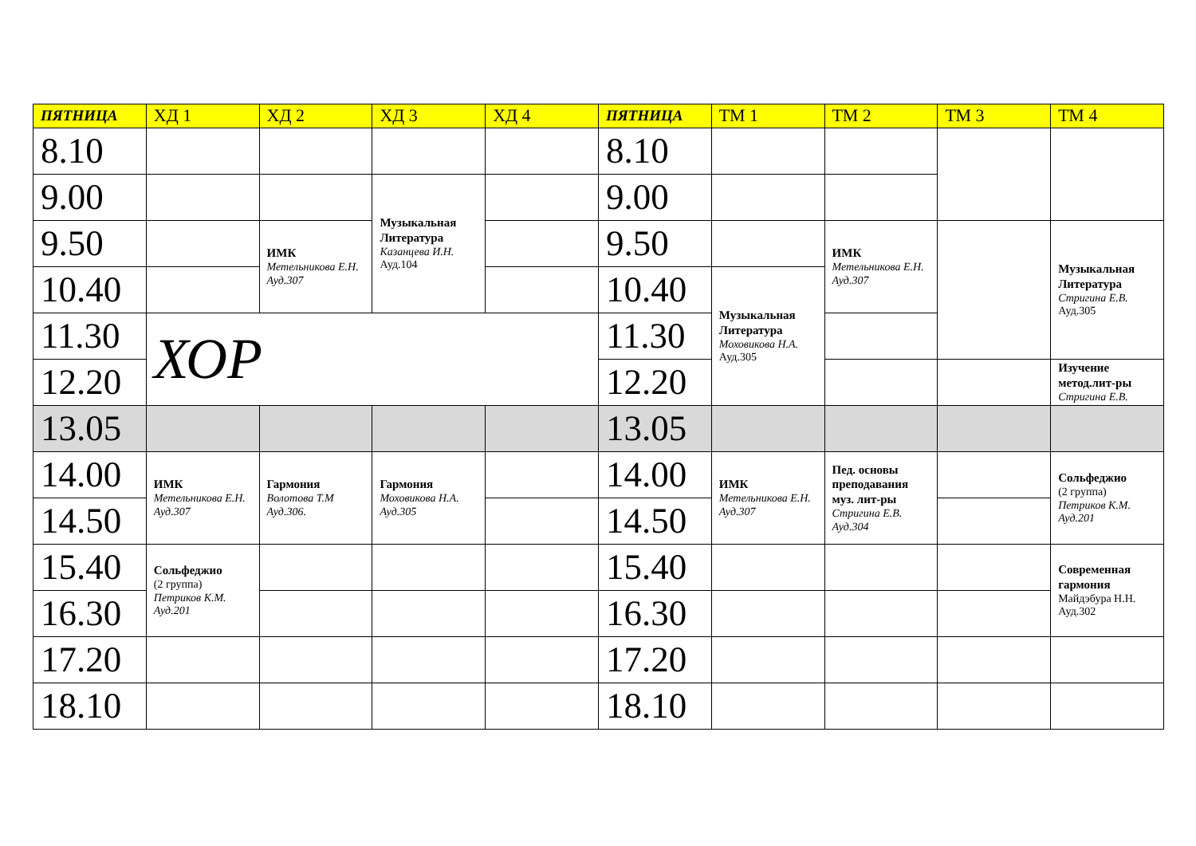| ПЯТНИЦА | ХД 1 | ХД 2 | ХД 3 | ХД 4 | ПЯТНИЦА | ТМ 1 | ТМ 2 | ТМ 3 | ТМ 4 |
| --- | --- | --- | --- | --- | --- | --- | --- | --- | --- |
| 8.10 | | | | | 8.10 | | | | |
| 9.00 | | | Музыкальная Литература Казанцева И.Н. Ауд.104 | | 9.00 | | | | |
| 9.50 | | ИМК Метельникова Е.Н. Ауд.307 | | | 9.50 | | ИМК Метельникова Е.Н. Ауд.307 | | Музыкальная Литература Стригина Е.В. Ауд.305 |
| 10.40 | | | | | 10.40 | Музыкальная Литература Моховикова Н.А. Ауд.305 | | | |
| 11.30 | ХОР | | | | 11.30 | | | | |
| 12.20 | | | | | 12.20 | | | | Изучение метод.лит-ры Стригина Е.В. |
| 13.05 | | | | | 13.05 | | | | |
| 14.00 | ИМК Метельникова Е.Н. Ауд.307 | Гармония Волотова Т.М Ауд.306. | Гармония Моховикова Н.А. Ауд.305 | | 14.00 | ИМК Метельникова Е.Н. Ауд.307 | Пед. основы преподавания муз. лит-ры Стригина Е.В. Ауд.304 | | Сольфеджио (2 группа) Петриков К.М. Ауд.201 |
| 14.50 | | | | | 14.50 | | | | |
| 15.40 | Сольфеджио (2 группа) Петриков К.М. Ауд.201 | | | | 15.40 | | | | Современная гармония Майдэбура Н.Н. Ауд.302 |
| 16.30 | | | | | 16.30 | | | | |
| 17.20 | | | | | 17.20 | | | | |
| 18.10 | | | | | 18.10 | | | | |